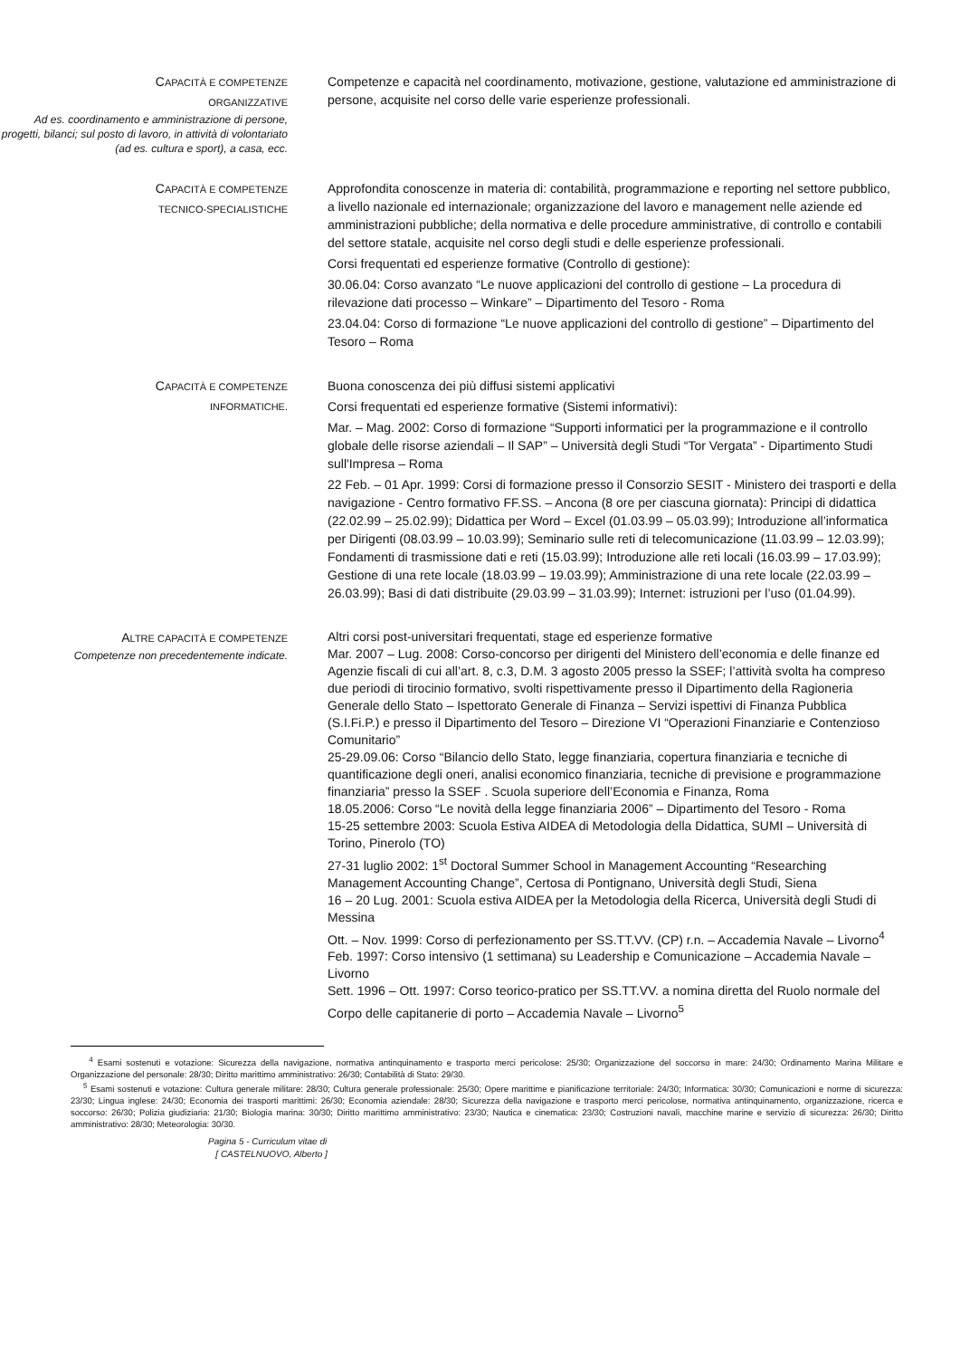CAPACITÀ E COMPETENZE
ORGANIZZATIVE
Ad es. coordinamento e amministrazione di persone, progetti, bilanci; sul posto di lavoro, in attività di volontariato (ad es. cultura e sport), a casa, ecc.
Competenze e capacità nel coordinamento, motivazione, gestione, valutazione ed amministrazione di persone, acquisite nel corso delle varie esperienze professionali.
CAPACITÀ E COMPETENZE
TECNICO-SPECIALISTICHE
Approfondita conoscenze in materia di: contabilità, programmazione e reporting nel settore pubblico, a livello nazionale ed internazionale; organizzazione del lavoro e management nelle aziende ed amministrazioni pubbliche; della normativa e delle procedure amministrative, di controllo e contabili del settore statale, acquisite nel corso degli studi e delle esperienze professionali.
Corsi frequentati ed esperienze formative (Controllo di gestione):
30.06.04: Corso avanzato “Le nuove applicazioni del controllo di gestione – La procedura di rilevazione dati processo – Winkare” – Dipartimento del Tesoro - Roma
23.04.04: Corso di formazione “Le nuove applicazioni del controllo di gestione” – Dipartimento del Tesoro – Roma
CAPACITÀ E COMPETENZE
INFORMATICHE.
Buona conoscenza dei più diffusi sistemi applicativi
Corsi frequentati ed esperienze formative (Sistemi informativi):
Mar. – Mag. 2002: Corso di formazione “Supporti informatici per la programmazione e il controllo globale delle risorse aziendali – Il SAP” – Università degli Studi “Tor Vergata” - Dipartimento Studi sull'Impresa – Roma
22 Feb. – 01 Apr. 1999: Corsi di formazione presso il Consorzio SESIT - Ministero dei trasporti e della navigazione - Centro formativo FF.SS. – Ancona (8 ore per ciascuna giornata): Principi di didattica (22.02.99 – 25.02.99); Didattica per Word – Excel (01.03.99 – 05.03.99); Introduzione all’informatica per Dirigenti (08.03.99 – 10.03.99); Seminario sulle reti di telecomunicazione (11.03.99 – 12.03.99); Fondamenti di trasmissione dati e reti (15.03.99); Introduzione alle reti locali (16.03.99 – 17.03.99); Gestione di una rete locale (18.03.99 – 19.03.99); Amministrazione di una rete locale (22.03.99 – 26.03.99); Basi di dati distribuite (29.03.99 – 31.03.99); Internet: istruzioni per l’uso (01.04.99).
ALTRE CAPACITÀ E COMPETENZE
Competenze non precedentemente indicate.
Altri corsi post-universitari frequentati, stage ed esperienze formative
Mar. 2007 – Lug. 2008: Corso-concorso per dirigenti del Ministero dell’economia e delle finanze ed Agenzie fiscali di cui all’art. 8, c.3, D.M. 3 agosto 2005 presso la SSEF; l’attività svolta ha compreso due periodi di tirocinio formativo, svolti rispettivamente presso il Dipartimento della Ragioneria Generale dello Stato – Ispettorato Generale di Finanza – Servizi ispettivi di Finanza Pubblica (S.I.Fi.P.) e presso il Dipartimento del Tesoro – Direzione VI “Operazioni Finanziarie e Contenzioso Comunitario”
25-29.09.06: Corso “Bilancio dello Stato, legge finanziaria, copertura finanziaria e tecniche di quantificazione degli oneri, analisi economico finanziaria, tecniche di previsione e programmazione finanziaria” presso la SSEF . Scuola superiore dell’Economia e Finanza, Roma
18.05.2006: Corso “Le novità della legge finanziaria 2006” – Dipartimento del Tesoro - Roma
15-25 settembre 2003: Scuola Estiva AIDEA di Metodologia della Didattica, SUMI – Università di Torino, Pinerolo (TO)
27-31 luglio 2002: 1<sup>st</sup> Doctoral Summer School in Management Accounting “Researching Management Accounting Change”, Certosa di Pontignano, Università degli Studi, Siena
16 – 20 Lug. 2001: Scuola estiva AIDEA per la Metodologia della Ricerca, Università degli Studi di Messina
Ott. – Nov. 1999: Corso di perfezionamento per SS.TT.VV. (CP) r.n. – Accademia Navale – Livorno<sup>4</sup>
Feb. 1997: Corso intensivo (1 settimana) su Leadership e Comunicazione – Accademia Navale – Livorno
Sett. 1996 – Ott. 1997: Corso teorico-pratico per SS.TT.VV. a nomina diretta del Ruolo normale del Corpo delle capitanerie di porto – Accademia Navale – Livorno<sup>5</sup>
<sup>4</sup> Esami sostenuti e votazione: Sicurezza della navigazione, normativa antinquinamento e trasporto merci pericolose: 25/30; Organizzazione del soccorso in mare: 24/30; Ordinamento Marina Militare e Organizzazione del personale: 28/30; Diritto marittimo amministrativo: 26/30; Contabilità di Stato: 29/30.
<sup>5</sup> Esami sostenuti e votazione: Cultura generale militare: 28/30; Cultura generale professionale: 25/30; Opere marittime e pianificazione territoriale: 24/30; Informatica: 30/30; Comunicazioni e norme di sicurezza: 23/30; Lingua inglese: 24/30; Economia dei trasporti marittimi: 26/30; Economia aziendale: 28/30; Sicurezza della navigazione e trasporto merci pericolose, normativa antinquinamento, organizzazione, ricerca e soccorso: 26/30; Polizia giudiziaria: 21/30; Biologia marina: 30/30; Diritto marittimo amministrativo: 23/30; Nautica e cinematica: 23/30; Costruzioni navali, macchine marine e servizio di sicurezza: 26/30; Diritto amministrativo: 28/30; Meteorologia: 30/30.
Pagina 5 - Curriculum vitae di
[ CASTELNUOVO, Alberto ]